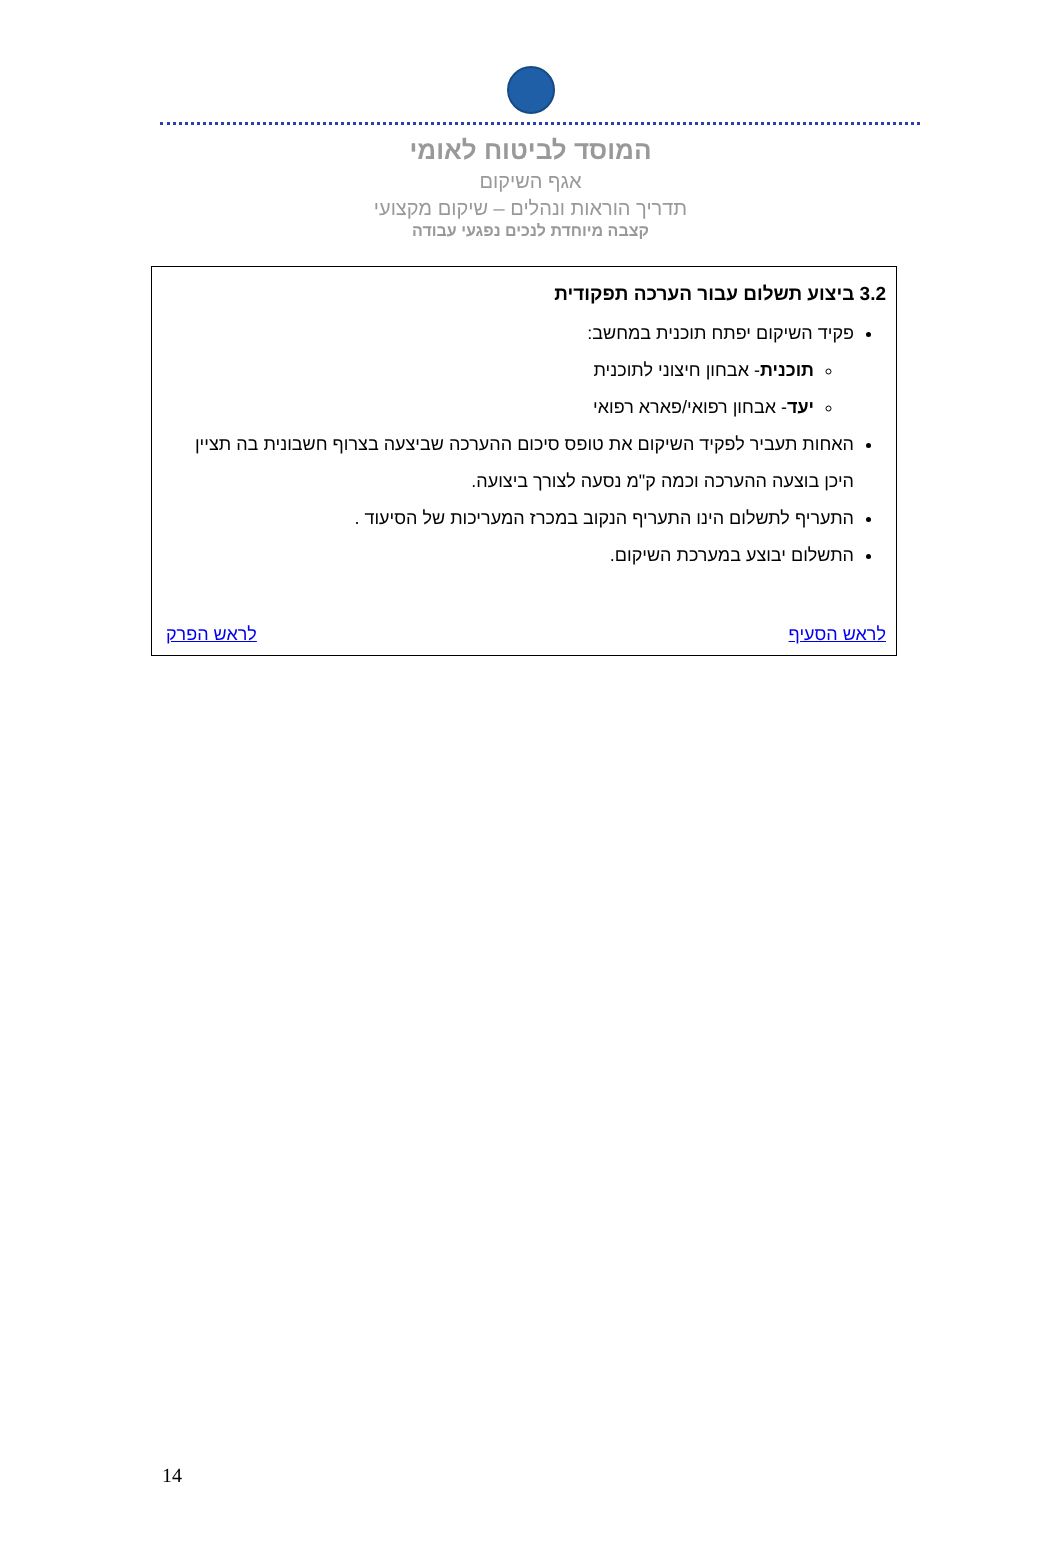המוסד לביטוח לאומי
אגף השיקום
תדריך הוראות ונהלים – שיקום מקצועי
קצבה מיוחדת לנכים נפגעי עבודה
3.2 ביצוע תשלום עבור הערכה תפקודית
פקיד השיקום יפתח תוכנית במחשב:
תוכנית- אבחון חיצוני לתוכנית
יעד- אבחון רפואי/פארא רפואי
האחות תעביר לפקיד השיקום את טופס סיכום ההערכה שביצעה בצרוף חשבונית בה תציין היכן בוצעה ההערכה וכמה ק"מ נסעה לצורך ביצועה.
התעריף לתשלום הינו התעריף הנקוב במכרז המעריכות של הסיעוד .
התשלום יבוצע במערכת השיקום.
לראש הסעיף לראש הפרק
14